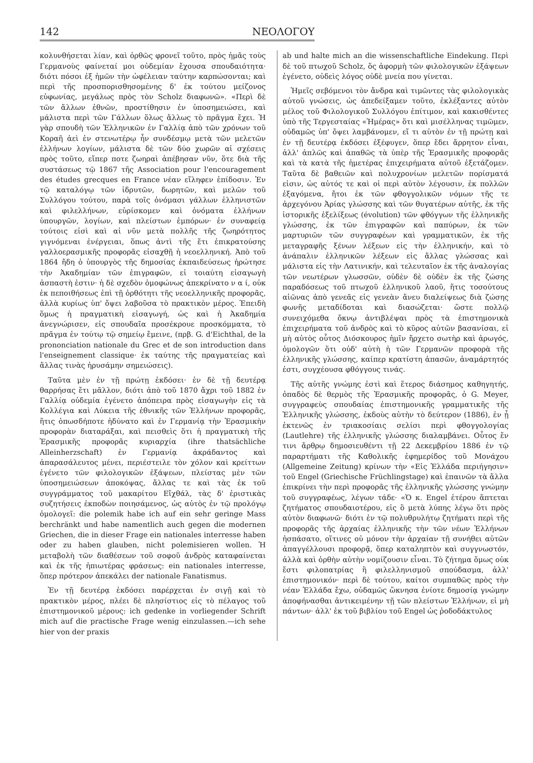142 ΝΕΟΛΟΓΟΥ
κολυνθήσεται λίαν, καὶ ὀρθῶς φρονεῖ τοῦτο, πρὸς ἡμᾶς τοὺς Γερμανοὺς φαίνεταί μοι οὐδεμίαν ἔχουσα σπουδαιότητα· διότι πόσοι ἐξ ἡμῶν τὴν ὠφέλειαν ταύτην καρπώσονται; καὶ περὶ τῆς προσπορισθησομένης δ' ἐκ τούτου μείζονος εὐφωνίας, μεγάλως πρὸς τὸν Scholz διαφωνῶ». «Περὶ δὲ τῶν ἄλλων ἐθνῶν, προστίθησιν ἐν ὑποσημειώσει, καὶ μάλιστα περὶ τῶν Γάλλων ὅλως ἄλλως τὸ πρᾶγμα ἔχει. Ἡ γὰρ σπουδὴ τῶν Ἑλληνικῶν ἐν Γαλλίᾳ ἀπὸ τῶν χρόνων τοῦ Κοραῆ ἀεὶ ἐν στενωτέρῳ ἦν συνδέσμῳ μετὰ τῶν μελετῶν ἑλλήνων λογίων, μάλιστα δὲ τῶν δύο χωρῶν αἱ σχέσεις πρὸς τοῦτο, εἴπερ ποτε ζωηραὶ ἀπέβησαν νῦν, ὅτε διὰ τῆς συστάσεως τῷ 1867 τῆς Association pour l'encouragement des études grecques en France νέαν εἴληφεν ἐπίδοσιν. Ἐν τῷ καταλόγῳ τῶν ἱδρυτῶν, δωρητῶν, καὶ μελῶν τοῦ Συλλόγου τούτου, παρὰ τοῖς ὀνόμασι γάλλων ἑλληνιστῶν καὶ φιλελλήνων, εὑρίσκομεν καὶ ὀνόματα ἑλλήνων ὑπουργῶν, λογίων, καὶ πλείστων ἐμπόρων· ἐν συναφείᾳ τούτοις εἰσὶ καὶ αἱ νῦν μετὰ πολλῆς τῆς ζωηρότητος γιγνόμεναι ἐνέργειαι, ὅπως ἀντὶ τῆς ἔτι ἐπικρατούσης γαλλοερασμικῆς προφορᾶς εἰσαχθῇ ἡ νεοελληνική. Ἀπὸ τοῦ 1864 ἤδη ὁ ὑπουργὸς τῆς δημοσίας ἐκπαιδεύσεως ἠρώτησε τὴν Ἀκαδημίαν τῶν ἐπιγραφῶν, εἰ τοιαύτη εἰσαγωγὴ ἀσπαστὴ ἐστιν· ἡ δὲ σχεδὸν ὁμοφώνως ἀπεκρίνατο ν α ί, οὐκ ἐκ πεποιθήσεως ἐπὶ τῇ ὀρθότητι τῆς νεοελληνικῆς προφορᾶς, ἀλλὰ κυρίως ὑπ' ὄψει λαβοῦσα τὸ πρακτικὸν μέρος. Ἐπειδὴ ὅμως ἡ πραγματικὴ εἰσαγωγή, ὡς καὶ ἡ Ἀκαδημία ἀνεγνώρισεν, εἰς σπουδαῖα προσέκρουε προσκόμματα, τὸ πρᾶγμα ἐν τούτῳ τῷ σημείῳ ἔμεινε, (πρβ. G. d'Eichthal, de la prononciation nationale du Grec et de son introduction dans l'enseignement classique· ἐκ ταύτης τῆς πραγματείας καὶ ἄλλας τινὰς ἠρυσάμην σημειώσεις).
Ταῦτα μὲν ἐν τῇ πρώτῃ ἐκδόσει· ἐν δὲ τῇ δευτέρᾳ θαρρήσας ἔτι μᾶλλον, διότι ἀπὸ τοῦ 1870 ἄχρι τοῦ 1882 ἐν Γαλλίᾳ οὐδεμία ἐγένετο ἀπόπειρα πρὸς εἰσαγωγὴν εἰς τὰ Κολλέγια καὶ Λύκεια τῆς ἐθνικῆς τῶν Ἑλλήνων προφορᾶς, ἥτις ὁπωσδήποτε ἠδύνατο καὶ ἐν Γερμανίᾳ τὴν Ἐρασμικὴν προφορὰν διαταράξαι, καὶ πεισθεὶς ὅτι ἡ πραγματικὴ τῆς Ἐρασμικῆς προφορᾶς κυριαρχία (ihre thatsächliche Alleinherzschaft) ἐν Γερμανίᾳ ἀκράδαντος καὶ ἀπαρασάλευτος μένει, περιέστειλε τὸν χόλον καὶ κρείττων ἐγένετο τῶν φιλολογικῶν ἐξάψεων, πλείστας μὲν τῶν ὑποσημειώσεων ἀποκόψας, ἄλλας τε καὶ τὰς ἐκ τοῦ συγγράμματος τοῦ μακαρίτου Εἴχθάλ, τὰς δ' ἐριστικὰς συζητήσεις ἐκποδὼν ποιησάμενος, ὡς αὐτὸς ἐν τῷ προλόγῳ ὁμολογεῖ: die polemik habe ich auf ein sehr geringe Mass berchränkt und habe namentlich auch gegen die modernen Griechen, die in dieser Frage ein nationales interresse haben oder zu haben glauben, nicht polemisieren wollen. Ἡ μεταβολὴ τῶν διαθέσεων τοῦ σοφοῦ ἀνδρὸς καταφαίνεται καὶ ἐκ τῆς ἠπιωτέρας φράσεως: ein nationales interresse, ὅπερ πρότερον ἀπεκάλει der nationale Fanatismus.
Ἐν τῇ δευτέρᾳ ἐκδόσει παρέρχεται ἐν σιγῇ καὶ τὸ πρακτικὸν μέρος, πλέει δὲ πλησίστιος εἰς τὸ πέλαγος τοῦ ἐπιστημονικοῦ μέρους: ich gedenke in vorliegender Schrift mich auf die practische Frage wenig einzulassen.—ich sehe hier von der praxis
ab und halte mich an die wissenschaftliche Einde­kung. Περὶ δὲ τοῦ πτωχοῦ Scholz, ὅς ἀφορμὴ τῶν φιλολογικῶν ἐξάψεων ἐγένετο, οὐδεὶς λόγος οὐδὲ μνεία που γίνεται.
Ἡμεῖς σεβόμενοι τὸν ἄνδρα καὶ τιμῶντες τὰς φιλολογικὰς αὐτοῦ γνώσεις, ὡς ἀπεδείξαμεν τοῦτο, ἐκλέξαντες αὐτὸν μέλος τοῦ Φιλολογικοῦ Συλλόγου ἐπίτιμον, καὶ κακισθέντες ὑπὸ τῆς Τεργεσταίας «Ἡμέρας» ὅτι καὶ μισέλληνας τιμῶμεν, οὐδαμῶς ὑπ' ὄψει λαμβάνομεν, εἴ τι αὐτὸν ἐν τῇ πρώτῃ καὶ ἐν τῇ δευτέρᾳ ἐκδόσει ἐξέφυγεν, ὅπερ ἔδει ἄρρητον εἶναι, ἀλλ' ἁπλῶς καὶ ἀπαθῶς τὰ ὑπὲρ τῆς Ἐρασμικῆς προφορᾶς καὶ τὰ κατὰ τῆς ἡμετέρας ἐπιχειρήματα αὐτοῦ ἐξετάζομεν. Ταῦτα δὲ βαθειῶν καὶ πολυχρονίων μελετῶν πορίσματά εἰσιν, ὡς αὐτός τε καὶ οἱ περὶ αὐτὸν λέγουσιν, ἐκ πολλῶν ἐξαγόμενα, ἤτοι ἐκ τῶν φθογγολικῶν νόμων τῆς τε ἀρχεγόνου Ἀρίας γλώσσης καὶ τῶν θυγατέρων αὐτῆς, ἐκ τῆς ἱστορικῆς ἐξελίξεως (évolution) τῶν φθόγγων τῆς ἑλληνικῆς γλώσσης, ἐκ τῶν ἐπιγραφῶν καὶ παπύρων, ἐκ τῶν μαρτυριῶν τῶν συγγραφέων καὶ γραμματικῶν, ἐκ τῆς μεταγραφῆς ξένων λέξεων εἰς τὴν ἑλληνικήν, καὶ τὸ ἀνάπαλιν ἑλληνικῶν λέξεων εἰς ἄλλας γλώσσας καὶ μάλιστα εἰς τὴν Λατινικήν, καὶ τελευταῖον ἐκ τῆς ἀναλογίας τῶν νεωτέρων γλωσσῶν, οὐδὲν δὲ οὐδὲν ἐκ τῆς ζώσης παραδόσεως τοῦ πτωχοῦ ἑλληνικοῦ λαοῦ, ἥτις τοσούτους αἰῶνας ἀπὸ γενεᾶς εἰς γενεὰν ἄνευ διαλείψεως διὰ ζώσης φωνῆς μεταδίδοται καὶ διασώζεται· ὥστε πολλῷ συνειχόμεθα ὄκνῳ ἀντιβλέψαι πρὸς τὰ ἐπιστημονικὰ ἐπιχειρήματα τοῦ ἀνδρὸς καὶ τὸ κῦρος αὐτῶν βασανίσαι, εἰ μὴ αὐτὸς οὗτος Διόσκουρος ἡμῖν ἤρχετο σωτὴρ καὶ ἀρωγός, ὁμολογῶν ὅτι οὐδ' αὐτὴ ἡ τῶν Γερμανῶν προφορὰ τῆς ἑλληνικῆς γλώσσης, καίπερ κρατίστη ἁπασῶν, ἀναμάρτητός ἐστι, συγχέουσα φθόγγους τινάς.
Τῆς αὐτῆς γνώμης ἐστὶ καὶ ἕτερος διάσημος καθηγητής, ὀπαδὸς δὲ θερμὸς τῆς Ἐρασμικῆς προφορᾶς, ὁ G. Meyer, συγγραφεὺς σπουδαίας ἐπιστημονικῆς γραμματικῆς τῆς Ἑλληνικῆς γλώσσης, ἐκδοὺς αὐτὴν τὸ δεύτερον (1886), ἐν ᾗ ἐκτενῶς ἐν τριακοσίαις σελίσι περὶ φθογγολογίας (Lautlehre) τῆς ἑλληνικῆς γλώσσης διαλαμβάνει. Οὗτος ἔν τινι ἄρθρῳ δημοσιευθέντι τῇ 22 Δεκεμβρίου 1886 ἐν τῷ παραρτήματι τῆς Καθολικῆς ἐφημερίδος τοῦ Μονάχου (Allgemeine Zeitung) κρίνων τὴν «Εἰς Ἑλλάδα περιήγησιν» τοῦ Engel (Griechische Früchlingstage) καὶ ἐπαινῶν τὰ ἄλλα ἐπικρίνει τὴν περὶ προφορᾶς τῆς ἑλληνικῆς γλώσσης γνώμην τοῦ συγγραφέως, λέγων τάδε· «Ὁ κ. Engel ἑτέρου ἅπτεται ζητήματος σπουδαιοτέρου, εἰς ὃ μετὰ λύπης λέγω ὅτι πρὸς αὐτὸν διαφωνῶ· διότι ἐν τῷ πολυθρυλήτῳ ζητήματι περὶ τῆς προφορᾶς τῆς ἀρχαίας ἑλληνικῆς τὴν τῶν νέων Ἑλλήνων ἠσπάσατο, οἵτινες οὐ μόνον τὴν ἀρχαίαν τῇ συνήθει αὐτῶν ἀπαγγέλλουσι προφορᾷ, ὅπερ καταληπτὸν καὶ συγγνωστόν, ἀλλὰ καὶ ὀρθὴν αὐτὴν νομίζουσιν εἶναι. Τὸ ζήτημα ὅμως οὐκ ἔστι φιλοπατρίας ἢ φιλελληνισμοῦ σπούδασμα, ἀλλ' ἐπιστημονικόν· περὶ δὲ τούτου, καίτοι συμπαθῶς πρὸς τὴν νέαν Ἑλλάδα ἔχω, οὐδαμῶς ὤκνησα ἐνίοτε δημοσίᾳ γνώμην ἀποφήνασθαι ἀντικειμένην τῇ τῶν πλείστων Ἑλλήνων, εἰ μὴ πάντων· ἀλλ' ἐκ τοῦ βιβλίου τοῦ Engel ὡς ῥοδοδάκτυλος